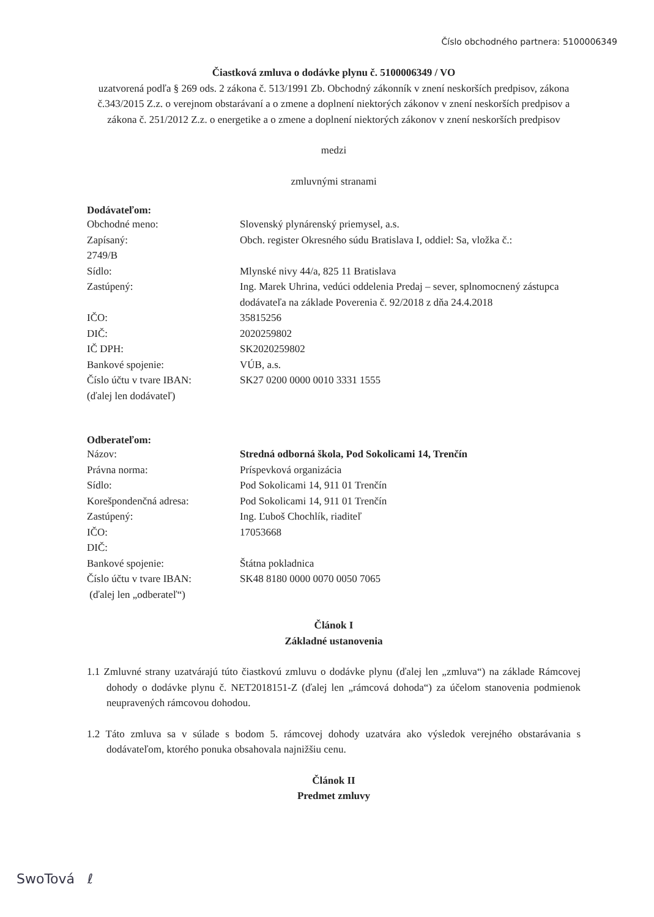Číslo obchodného partnera: 5100006349
Čiastková zmluva o dodávke plynu č. 5100006349 / VO
uzatvorená podľa § 269 ods. 2 zákona č. 513/1991 Zb. Obchodný zákonník v znení neskorších predpisov, zákona č.343/2015 Z.z. o verejnom obstarávaní a o zmene a doplnení niektorých zákonov v znení neskorších predpisov a zákona č. 251/2012 Z.z. o energetike a o zmene a doplnení niektorých zákonov v znení neskorších predpisov
medzi
zmluvnými stranami
Dodávateľom:
Obchodné meno: Slovenský plynárenský priemysel, a.s. Zapísaný: Obch. register Okresného súdu Bratislava I, oddiel: Sa, vložka č.: 2749/B Sídlo: Mlynské nivy 44/a, 825 11 Bratislava Zastúpený: Ing. Marek Uhrina, vedúci oddelenia Predaj – sever, splnomocnený zástupca dodávateľa na základe Poverenia č. 92/2018 z dňa 24.4.2018 IČO: 35815256 DIČ: 2020259802 IČ DPH: SK2020259802 Bankové spojenie: VÚB, a.s. Číslo účtu v tvare IBAN: SK27 0200 0000 0010 3331 1555 (ďalej len dodávateľ)
Odberateľom:
Názov: Stredná odborná škola, Pod Sokolicami 14, Trenčín Právna norma: Príspevková organizácia Sídlo: Pod Sokolicami 14, 911 01 Trenčín Korešpondenčná adresa: Pod Sokolicami 14, 911 01 Trenčín Zastúpený: Ing. Ľuboš Chochlík, riaditeľ IČO: 17053668 DIČ: Bankové spojenie: Štátna pokladnica Číslo účtu v tvare IBAN: SK48 8180 0000 0070 0050 7065 (ďalej len „odberateľ“)
Článok I
Základné ustanovenia
1.1 Zmluvné strany uzatvárajú túto čiastkovú zmluvu o dodávke plynu (ďalej len „zmluva“) na základe Rámcovej dohody o dodávke plynu č. NET2018151-Z (ďalej len „rámcová dohoda“) za účelom stanovenia podmienok neupravených rámcovou dohodou.
1.2 Táto zmluva sa v súlade s bodom 5. rámcovej dohody uzatvára ako výsledok verejného obstarávania s dodávateľom, ktorého ponuka obsahovala najnižšiu cenu.
Článok II
Predmet zmluvy
SwoTová ℓ